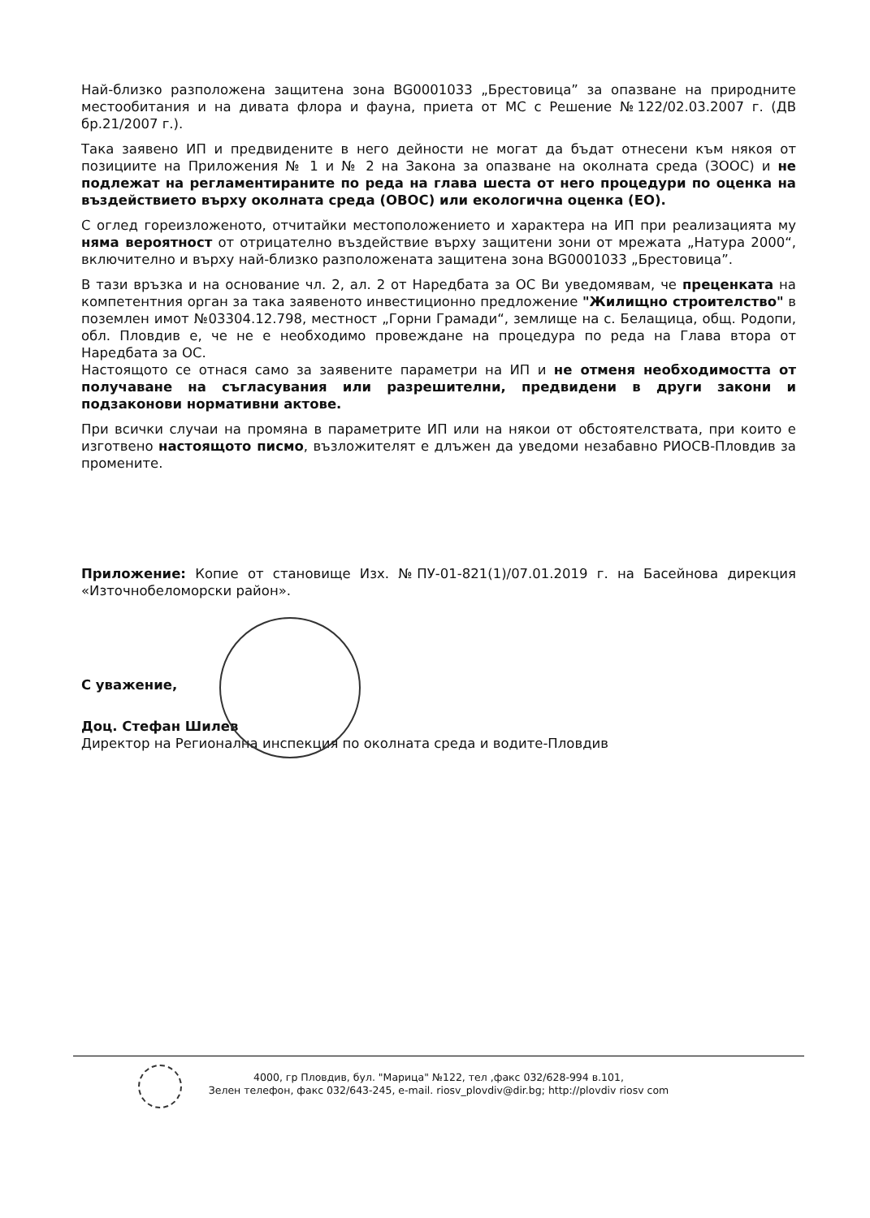Най-близко разположена защитена зона BG0001033 „Брестовица” за опазване на природните местообитания и на дивата флора и фауна, приета от МС с Решение №122/02.03.2007 г. (ДВ бр.21/2007 г.).
Така заявено ИП и предвидените в него дейности не могат да бъдат отнесени към някоя от позициите на Приложения № 1 и № 2 на Закона за опазване на околната среда (ЗООС) и не подлежат на регламентираните по реда на глава шеста от него процедури по оценка на въздействието върху околната среда (ОВОС) или екологична оценка (ЕО).
С оглед гореизложеното, отчитайки местоположението и характера на ИП при реализацията му няма вероятност от отрицателно въздействие върху защитени зони от мрежата „Натура 2000“, включително и върху най-близко разположената защитена зона BG0001033 „Брестовица”.
В тази връзка и на основание чл. 2, ал. 2 от Наредбата за ОС Ви уведомявам, че преценката на компетентния орган за така заявеното инвестиционно предложение "Жилищно строителство" в поземлен имот №03304.12.798, местност „Горни Грамади“, землище на с. Белащица, общ. Родопи, обл. Пловдив е, че не е необходимо провеждане на процедура по реда на Глава втора от Наредбата за ОС.
Настоящото се отнася само за заявените параметри на ИП и не отменя необходимостта от получаване на съгласувания или разрешителни, предвидени в други закони и подзаконови нормативни актове.
При всички случаи на промяна в параметрите ИП или на някои от обстоятелствата, при които е изготвено настоящото писмо, възложителят е длъжен да уведоми незабавно РИОСВ-Пловдив за промените.
Приложение: Копие от становище Изх. №ПУ-01-821(1)/07.01.2019 г. на Басейнова дирекция «Източнобеломорски район».
С уважение,
Доц. Стефан Шилев
Директор на Регионална инспекция по околната среда и водите-Пловдив
4000, гр Пловдив, бул. "Марица" №122, тел ,факс 032/628-994 в.101,
Зелен телефон, факс 032/643-245, e-mail. riosv_plovdiv@dir.bg; http://plovdiv riosv com